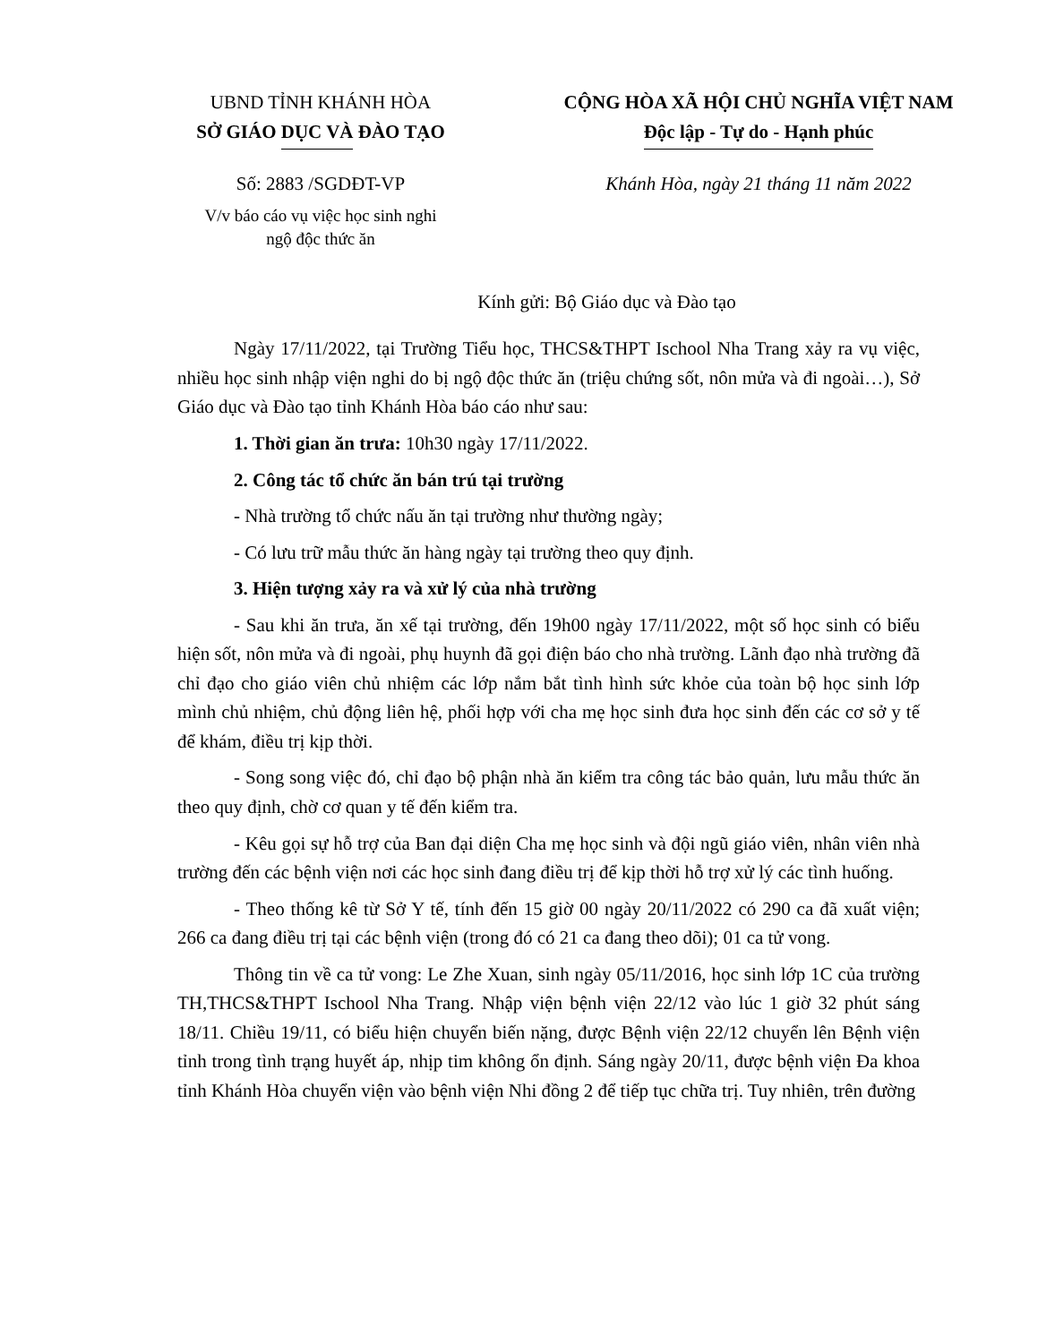UBND TỈNH KHÁNH HÒA
SỞ GIÁO DỤC VÀ ĐÀO TẠO
Số: 2883 /SGDĐT-VP
V/v báo cáo vụ việc học sinh nghi
ngộ độc thức ăn
CỘNG HÒA XÃ HỘI CHỦ NGHĨA VIỆT NAM
Độc lập - Tự do - Hạnh phúc
Khánh Hòa, ngày 21 tháng 11 năm 2022
Kính gửi: Bộ Giáo dục và Đào tạo
Ngày 17/11/2022, tại Trường Tiểu học, THCS&THPT Ischool Nha Trang xảy ra vụ việc, nhiều học sinh nhập viện nghi do bị ngộ độc thức ăn (triệu chứng sốt, nôn mửa và đi ngoài…), Sở Giáo dục và Đào tạo tỉnh Khánh Hòa báo cáo như sau:
1. Thời gian ăn trưa: 10h30 ngày 17/11/2022.
2. Công tác tổ chức ăn bán trú tại trường
- Nhà trường tổ chức nấu ăn tại trường như thường ngày;
- Có lưu trữ mẫu thức ăn hàng ngày tại trường theo quy định.
3. Hiện tượng xảy ra và xử lý của nhà trường
- Sau khi ăn trưa, ăn xế tại trường, đến 19h00 ngày 17/11/2022, một số học sinh có biểu hiện sốt, nôn mửa và đi ngoài, phụ huynh đã gọi điện báo cho nhà trường. Lãnh đạo nhà trường đã chỉ đạo cho giáo viên chủ nhiệm các lớp nắm bắt tình hình sức khỏe của toàn bộ học sinh lớp mình chủ nhiệm, chủ động liên hệ, phối hợp với cha mẹ học sinh đưa học sinh đến các cơ sở y tế để khám, điều trị kịp thời.
- Song song việc đó, chỉ đạo bộ phận nhà ăn kiểm tra công tác bảo quản, lưu mẫu thức ăn theo quy định, chờ cơ quan y tế đến kiểm tra.
- Kêu gọi sự hỗ trợ của Ban đại diện Cha mẹ học sinh và đội ngũ giáo viên, nhân viên nhà trường đến các bệnh viện nơi các học sinh đang điều trị để kịp thời hỗ trợ xử lý các tình huống.
- Theo thống kê từ Sở Y tế, tính đến 15 giờ 00 ngày 20/11/2022 có 290 ca đã xuất viện; 266 ca đang điều trị tại các bệnh viện (trong đó có 21 ca đang theo dõi); 01 ca tử vong.
Thông tin về ca tử vong: Le Zhe Xuan, sinh ngày 05/11/2016, học sinh lớp 1C của trường TH,THCS&THPT Ischool Nha Trang. Nhập viện bệnh viện 22/12 vào lúc 1 giờ 32 phút sáng 18/11. Chiều 19/11, có biểu hiện chuyển biến nặng, được Bệnh viện 22/12 chuyển lên Bệnh viện tỉnh trong tình trạng huyết áp, nhịp tim không ổn định. Sáng ngày 20/11, được bệnh viện Đa khoa tỉnh Khánh Hòa chuyển viện vào bệnh viện Nhi đồng 2 để tiếp tục chữa trị. Tuy nhiên, trên đường